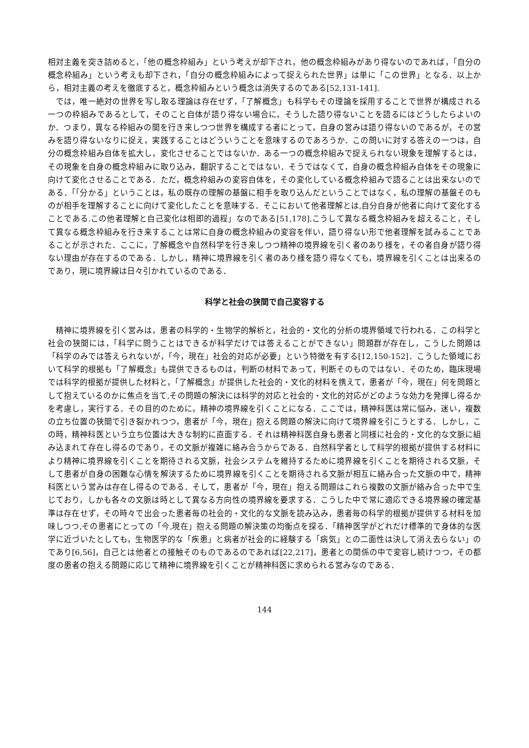相対主義を突き詰めると，「他の概念枠組み」という考えが却下され，他の概念枠組みがあり得ないのであれば，「自分の概念枠組み」という考えも却下され，「自分の概念枠組みによって捉えられた世界」は単に「この世界」となる．以上から，相対主義の考えを徹底すると，概念枠組みという概念は消失するのである[52,131-141].
では，唯一絶対の世界を写し取る理論は存在せず，「了解概念」も科学もその理論を採用することで世界が構成される一つの枠組みであるとして，そのこと自体が語り得ない場合に，そうした語り得ないことを語るにはどうしたらよいのか．つまり，異なる枠組みの間を行き来しつつ世界を構成する者にとって，自身の営みは語り得ないのであるが，その営みを語り得ないなりに捉え，実践することはどういうことを意味するのであろうか．この問いに対する答えの一つは，自分の概念枠組み自体を拡大し，変化させることではないか．ある一つの概念枠組みで捉えられない現象を理解するとは，その現象を自身の概念枠組みに取り込み，翻訳することではない．そうではなくて，自身の概念枠組み自体をその現象に向けて変化させることである．ただ，概念枠組みの変容自体を，その変化している概念枠組みで語ることは出来ないのである．「「分かる」ということは，私の既存の理解の基盤に相手を取り込んだということではなく，私の理解の基盤そのものが相手を理解することに向けて変化したことを意味する．そこにおいて他者理解とは,自分自身が他者に向けて変化することである.この他者理解と自己変化は相即的過程」なのである[51,178].こうして異なる概念枠組みを超えること，そして異なる概念枠組みを行き来することは常に自身の概念枠組みの変容を伴い，語り得ない形で他者理解を試みることであることが示された．ここに，了解概念や自然科学を行き来しつつ精神の境界線を引く者のあり様を，その者自身が語り得ない理由が存在するのである．しかし，精神に境界線を引く者のあり様を語り得なくても，境界線を引くことは出来るのであり，現に境界線は日々引かれているのである．
科学と社会の狭間で自己変容する
精神に境界線を引く営みは，患者の科学的・生物学的解析と，社会的・文化的分析の境界領域で行われる．この科学と社会の狭間には，「科学に問うことはできるが科学だけでは答えることができない」問題群が存在し，こうした問題は「科学のみでは答えられないが，「今，現在」社会的対応が必要」という特徴を有する[12,150-152]．こうした領域において科学的根拠も「了解概念」も提供できるものは，判断の材料であって，判断そのものではない．そのため，臨床現場では科学的根拠が提供した材料と，「了解概念」が提供した社会的・文化的材料を携えて，患者が「今，現在」何を問題として抱えているのかに焦点を当て,その問題の解決には科学的対応と社会的・文化的対応がどのような効力を発揮し得るかを考慮し，実行する．その目的のために，精神の境界線を引くことになる．ここでは，精神科医は常に悩み，迷い，複数の立ち位置の狭間で引き裂かれつつ，患者が「今，現在」抱える問題の解決に向けて境界線を引こうとする．しかし，この時，精神科医という立ち位置は大きな制約に直面する．それは精神科医自身も患者と同様に社会的・文化的な文脈に組み込まれて存在し得るのであり，その文脈が複雑に絡み合うからである．自然科学者として科学的根拠が提供する材料により精神に境界線を引くことを期待される文脈，社会システムを維持するために境界線を引くことを期待される文脈，そして患者が自身の困難な心情を解決するために境界線を引くことを期待される文脈が相互に絡み合った文脈の中で，精神科医という営みは存在し得るのである．そして，患者が「今，現在」抱える問題はこれら複数の文脈が絡み合った中で生じており，しかも各々の文脈は時として異なる方向性の境界線を要求する．こうした中で常に適応できる境界線の確定基準は存在せず，その時々で出会った患者毎の社会的・文化的な文脈を読み込み，患者毎の科学的根拠が提供する材料を加味しつつ,その患者にとっての「今,現在」抱える問題の解決策の均衡点を探る．「精神医学がどれだけ標準的で身体的な医学に近づいたとしても，生物医学的な「疾患」と病者が社会的に経験する「病気」との二面性は決して消え去らない」のであり[6,56]，自己とは他者との接触そのものであるのであれば[22,217]，患者との関係の中で変容し続けつつ，その都度の患者の抱える問題に応じて精神に境界線を引くことが精神科医に求められる営みなのである．
144